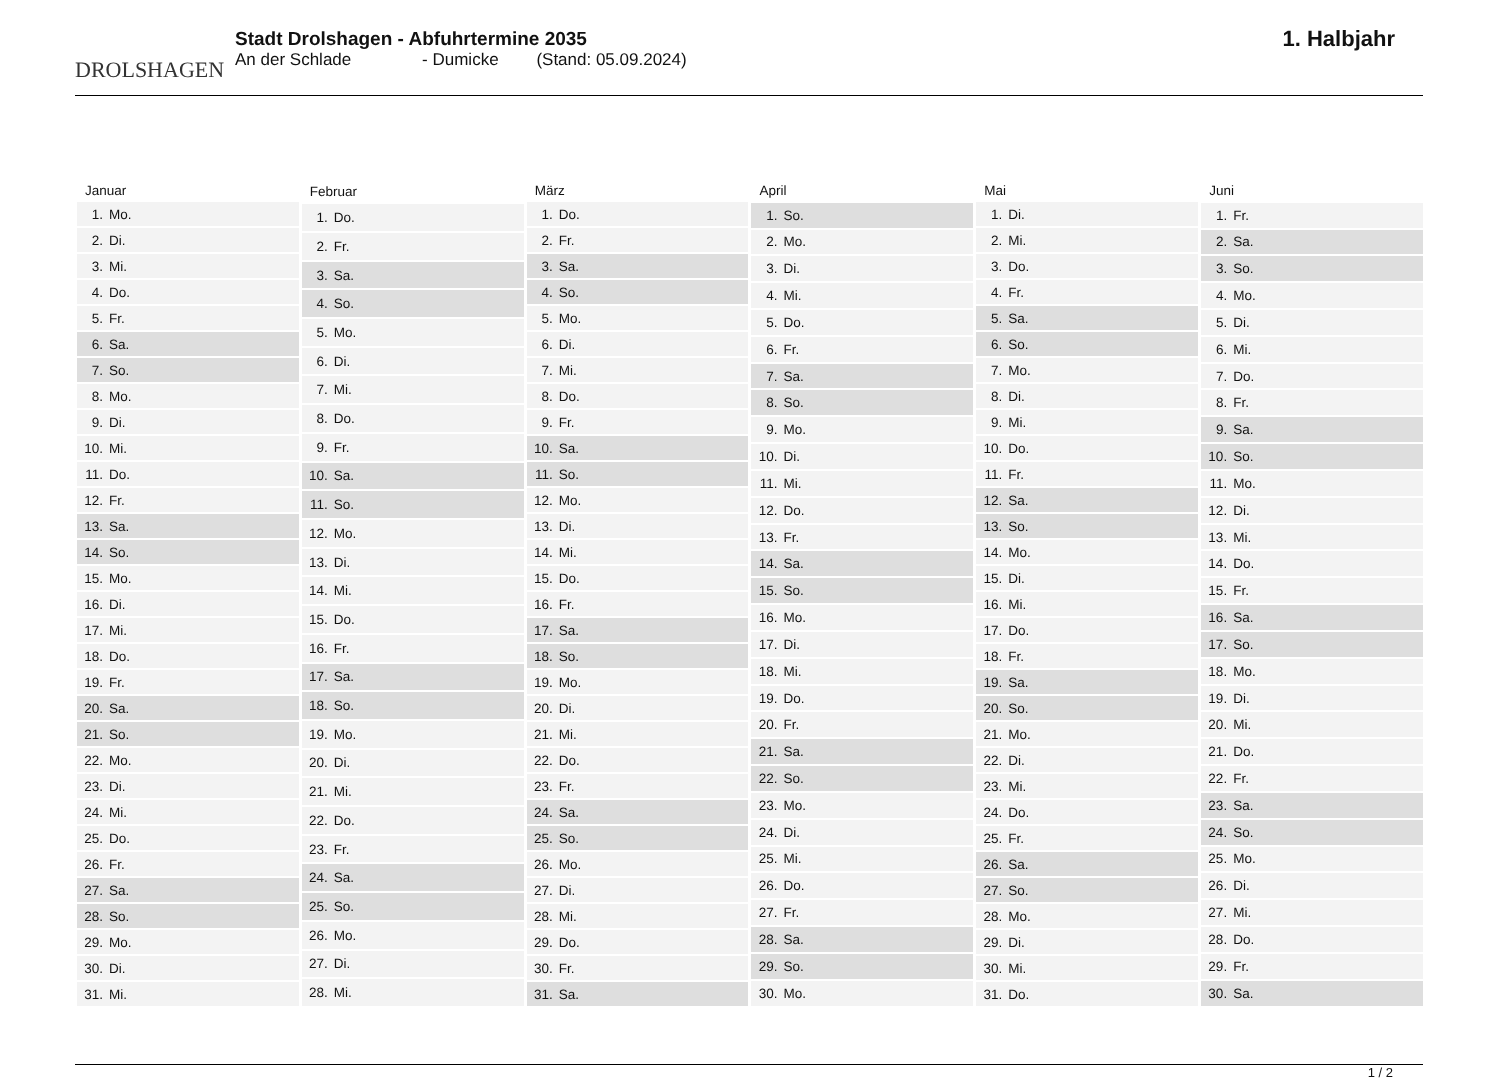DROLSHAGEN
Stadt Drolshagen - Abfuhrtermine 2035
An der Schlade - Dumicke (Stand: 05.09.2024)
1. Halbjahr
| Januar | |
| --- | --- |
| 1. | Mo. |
| 2. | Di. |
| 3. | Mi. |
| 4. | Do. |
| 5. | Fr. |
| 6. | Sa. |
| 7. | So. |
| 8. | Mo. |
| 9. | Di. |
| 10. | Mi. |
| 11. | Do. |
| 12. | Fr. |
| 13. | Sa. |
| 14. | So. |
| 15. | Mo. |
| 16. | Di. |
| 17. | Mi. |
| 18. | Do. |
| 19. | Fr. |
| 20. | Sa. |
| 21. | So. |
| 22. | Mo. |
| 23. | Di. |
| 24. | Mi. |
| 25. | Do. |
| 26. | Fr. |
| 27. | Sa. |
| 28. | So. |
| 29. | Mo. |
| 30. | Di. |
| 31. | Mi. |
| Februar | |
| --- | --- |
| 1. | Do. |
| 2. | Fr. |
| 3. | Sa. |
| 4. | So. |
| 5. | Mo. |
| 6. | Di. |
| 7. | Mi. |
| 8. | Do. |
| 9. | Fr. |
| 10. | Sa. |
| 11. | So. |
| 12. | Mo. |
| 13. | Di. |
| 14. | Mi. |
| 15. | Do. |
| 16. | Fr. |
| 17. | Sa. |
| 18. | So. |
| 19. | Mo. |
| 20. | Di. |
| 21. | Mi. |
| 22. | Do. |
| 23. | Fr. |
| 24. | Sa. |
| 25. | So. |
| 26. | Mo. |
| 27. | Di. |
| 28. | Mi. |
| März | |
| --- | --- |
| 1. | Do. |
| 2. | Fr. |
| 3. | Sa. |
| 4. | So. |
| 5. | Mo. |
| 6. | Di. |
| 7. | Mi. |
| 8. | Do. |
| 9. | Fr. |
| 10. | Sa. |
| 11. | So. |
| 12. | Mo. |
| 13. | Di. |
| 14. | Mi. |
| 15. | Do. |
| 16. | Fr. |
| 17. | Sa. |
| 18. | So. |
| 19. | Mo. |
| 20. | Di. |
| 21. | Mi. |
| 22. | Do. |
| 23. | Fr. |
| 24. | Sa. |
| 25. | So. |
| 26. | Mo. |
| 27. | Di. |
| 28. | Mi. |
| 29. | Do. |
| 30. | Fr. |
| 31. | Sa. |
| April | |
| --- | --- |
| 1. | So. |
| 2. | Mo. |
| 3. | Di. |
| 4. | Mi. |
| 5. | Do. |
| 6. | Fr. |
| 7. | Sa. |
| 8. | So. |
| 9. | Mo. |
| 10. | Di. |
| 11. | Mi. |
| 12. | Do. |
| 13. | Fr. |
| 14. | Sa. |
| 15. | So. |
| 16. | Mo. |
| 17. | Di. |
| 18. | Mi. |
| 19. | Do. |
| 20. | Fr. |
| 21. | Sa. |
| 22. | So. |
| 23. | Mo. |
| 24. | Di. |
| 25. | Mi. |
| 26. | Do. |
| 27. | Fr. |
| 28. | Sa. |
| 29. | So. |
| 30. | Mo. |
| Mai | |
| --- | --- |
| 1. | Di. |
| 2. | Mi. |
| 3. | Do. |
| 4. | Fr. |
| 5. | Sa. |
| 6. | So. |
| 7. | Mo. |
| 8. | Di. |
| 9. | Mi. |
| 10. | Do. |
| 11. | Fr. |
| 12. | Sa. |
| 13. | So. |
| 14. | Mo. |
| 15. | Di. |
| 16. | Mi. |
| 17. | Do. |
| 18. | Fr. |
| 19. | Sa. |
| 20. | So. |
| 21. | Mo. |
| 22. | Di. |
| 23. | Mi. |
| 24. | Do. |
| 25. | Fr. |
| 26. | Sa. |
| 27. | So. |
| 28. | Mo. |
| 29. | Di. |
| 30. | Mi. |
| 31. | Do. |
| Juni | |
| --- | --- |
| 1. | Fr. |
| 2. | Sa. |
| 3. | So. |
| 4. | Mo. |
| 5. | Di. |
| 6. | Mi. |
| 7. | Do. |
| 8. | Fr. |
| 9. | Sa. |
| 10. | So. |
| 11. | Mo. |
| 12. | Di. |
| 13. | Mi. |
| 14. | Do. |
| 15. | Fr. |
| 16. | Sa. |
| 17. | So. |
| 18. | Mo. |
| 19. | Di. |
| 20. | Mi. |
| 21. | Do. |
| 22. | Fr. |
| 23. | Sa. |
| 24. | So. |
| 25. | Mo. |
| 26. | Di. |
| 27. | Mi. |
| 28. | Do. |
| 29. | Fr. |
| 30. | Sa. |
1 / 2